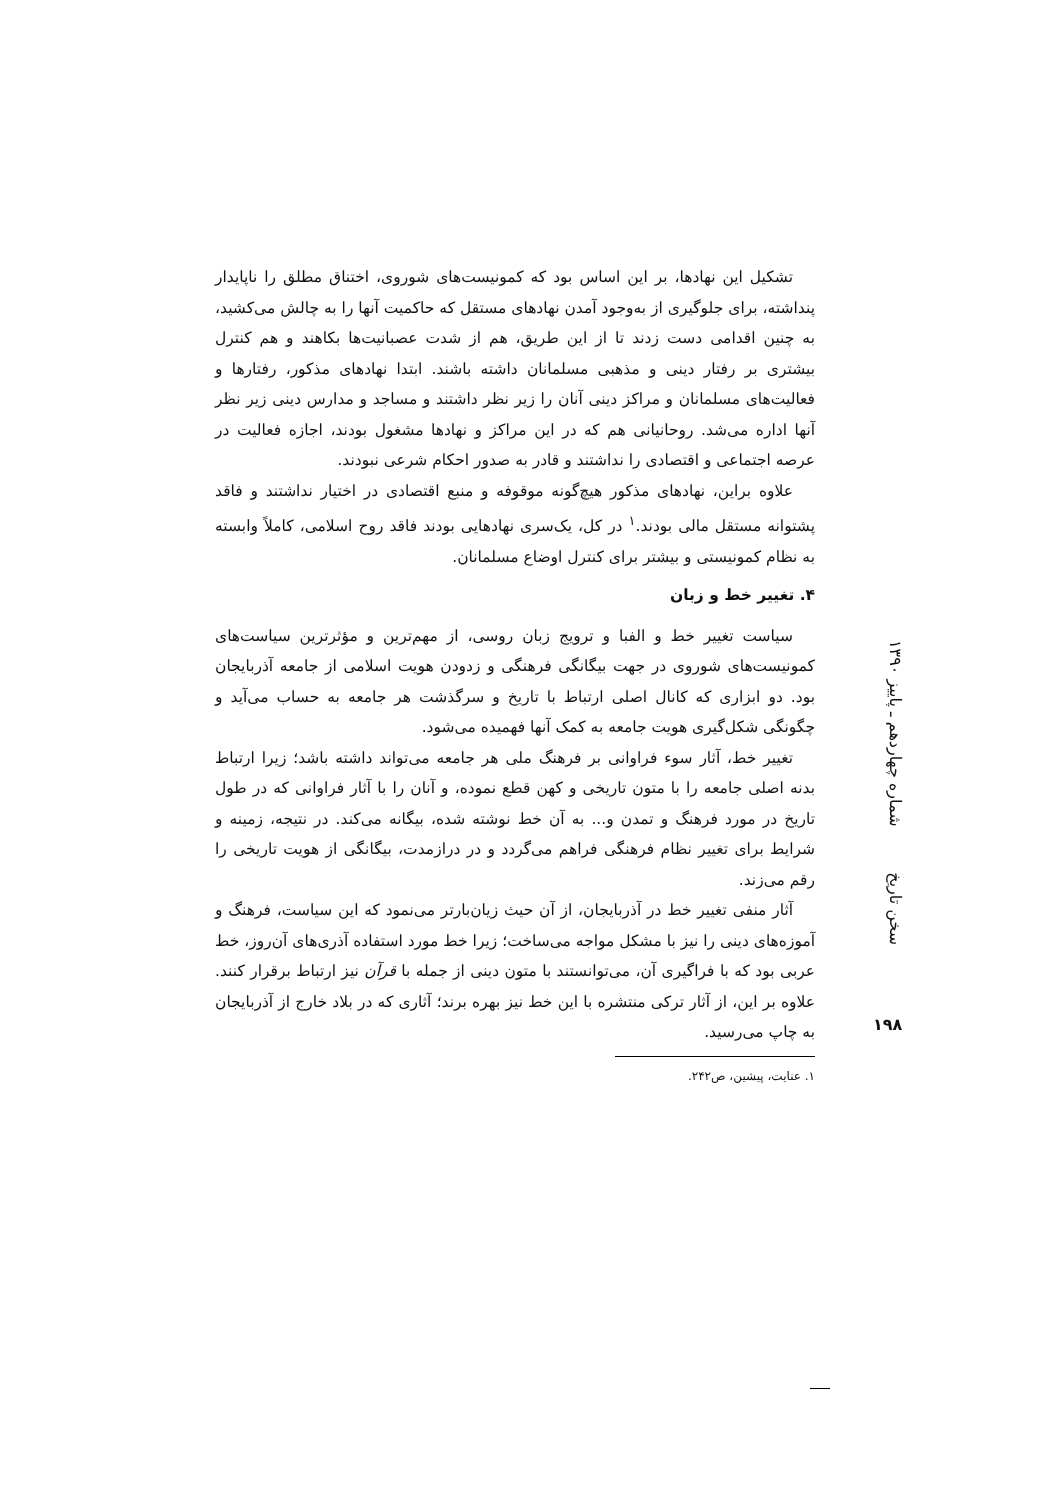تشکیل این نهادها، بر این اساس بود که کمونیست‌های شوروی، اختناق مطلق را ناپایدار پنداشته، برای جلوگیری از به‌وجود آمدن نهادهای مستقل که حاکمیت آنها را به چالش می‌کشید، به چنین اقدامی دست زدند تا از این طریق، هم از شدت عصبانیت‌ها بکاهند و هم کنترل بیشتری بر رفتار دینی و مذهبی مسلمانان داشته باشند. ابتدا نهادهای مذکور، رفتارها و فعالیت‌های مسلمانان و مراکز دینی آنان را زیر نظر داشتند و مساجد و مدارس دینی زیر نظر آنها اداره می‌شد. روحانیانی هم که در این مراکز و نهادها مشغول بودند، اجازه فعالیت در عرصه اجتماعی و اقتصادی را نداشتند و قادر به صدور احکام شرعی نبودند.
علاوه براین، نهادهای مذکور هیچ‌گونه موقوفه و منبع اقتصادی در اختیار نداشتند و فاقد پشتوانه مستقل مالی بودند.<sup>۱</sup> در کل، یک‌سری نهادهایی بودند فاقد روح اسلامی، کاملاً وابسته به نظام کمونیستی و بیشتر برای کنترل اوضاع مسلمانان.
۴. تغییر خط و زبان
سیاست تغییر خط و الفبا و ترویج زبان روسی، از مهم‌ترین و مؤثرترین سیاست‌های کمونیست‌های شوروی در جهت بیگانگی فرهنگی و زدودن هویت اسلامی از جامعه آذربایجان بود. دو ابزاری که کانال اصلی ارتباط با تاریخ و سرگذشت هر جامعه به حساب می‌آید و چگونگی شکل‌گیری هویت جامعه به کمک آنها فهمیده می‌شود.
تغییر خط، آثار سوء فراوانی بر فرهنگ ملی هر جامعه می‌تواند داشته باشد؛ زیرا ارتباط بدنه اصلی جامعه را با متون تاریخی و کهن قطع نموده، و آنان را با آثار فراوانی که در طول تاریخ در مورد فرهنگ و تمدن و... به آن خط نوشته شده، بیگانه می‌کند. در نتیجه، زمینه و شرایط برای تغییر نظام فرهنگی فراهم می‌گردد و در درازمدت، بیگانگی از هویت تاریخی را رقم می‌زند.
آثار منفی تغییر خط در آذربایجان، از آن حیث زیان‌بارتر می‌نمود که این سیاست، فرهنگ و آموزه‌های دینی را نیز با مشکل مواجه می‌ساخت؛ زیرا خط مورد استفاده آذری‌های آن‌روز، خط عربی بود که با فراگیری آن، می‌توانستند با متون دینی از جمله با قرآن نیز ارتباط برقرار کنند. علاوه بر این، از آثار ترکی منتشره با این خط نیز بهره برند؛ آثاری که در بلاد خارج از آذربایجان به چاپ می‌رسید.
۱. عنایت، پیشین، ص۲۴۲.
سخن تاریخ شماره چهاردهم ـ پاییز ۱۳۹۰
۱۹۸